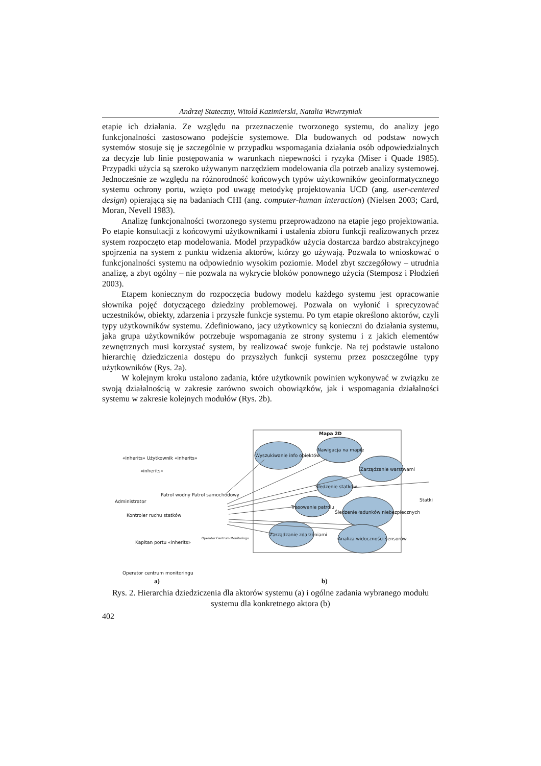Andrzej Stateczny, Witold Kazimierski, Natalia Wawrzyniak
etapie ich działania. Ze względu na przeznaczenie tworzonego systemu, do analizy jego funkcjonalności zastosowano podejście systemowe. Dla budowanych od podstaw nowych systemów stosuje się je szczególnie w przypadku wspomagania działania osób odpowiedzialnych za decyzje lub linie postępowania w warunkach niepewności i ryzyka (Miser i Quade 1985). Przypadki użycia są szeroko używanym narzędziem modelowania dla potrzeb analizy systemowej. Jednocześnie ze względu na różnorodność końcowych typów użytkowników geoinformatycznego systemu ochrony portu, wzięto pod uwagę metodykę projektowania UCD (ang. user-centered design) opierającą się na badaniach CHI (ang. computer-human interaction) (Nielsen 2003; Card, Moran, Nevell 1983).
Analizę funkcjonalności tworzonego systemu przeprowadzono na etapie jego projektowania. Po etapie konsultacji z końcowymi użytkownikami i ustalenia zbioru funkcji realizowanych przez system rozpoczęto etap modelowania. Model przypadków użycia dostarcza bardzo abstrakcyjnego spojrzenia na system z punktu widzenia aktorów, którzy go używają. Pozwala to wnioskować o funkcjonalności systemu na odpowiednio wysokim poziomie. Model zbyt szczegółowy – utrudnia analizę, a zbyt ogólny – nie pozwala na wykrycie bloków ponownego użycia (Stemposz i Płodzień 2003).
Etapem koniecznym do rozpoczęcia budowy modelu każdego systemu jest opracowanie słownika pojęć dotyczącego dziedziny problemowej. Pozwala on wyłonić i sprecyzować uczestników, obiekty, zdarzenia i przyszłe funkcje systemu. Po tym etapie określono aktorów, czyli typy użytkowników systemu. Zdefiniowano, jacy użytkownicy są konieczni do działania systemu, jaka grupa użytkowników potrzebuje wspomagania ze strony systemu i z jakich elementów zewnętrznych musi korzystać system, by realizować swoje funkcje. Na tej podstawie ustalono hierarchię dziedziczenia dostępu do przyszłych funkcji systemu przez poszczególne typy użytkowników (Rys. 2a).
W kolejnym kroku ustalono zadania, które użytkownik powinien wykonywać w związku ze swoją działalnością w zakresie zarówno swoich obowiązków, jak i wspomagania działalności systemu w zakresie kolejnych modułów (Rys. 2b).
Mapa 2D
Wyszukiwanie info obiektów
Nawigacja na mapie
Zarządzanie warstwami
Śledzenie statków
Trasowanie patrolu
Śledzenie ładunków niebezpiecznych
Zarządzanie zdarzeniami
Analiza widoczności sensorów
Statki
Operator Centrum Monitoringu
«inherits» Użytkownik «inherits»
«inherits»
Administrator
Patrol wodny Patrol samochodowy
Kontroler ruchu statków
Kapitan portu «inherits»
Operator centrum monitoringu
a) b)
Rys. 2. Hierarchia dziedziczenia dla aktorów systemu (a) i ogólne zadania wybranego modułu systemu dla konkretnego aktora (b)
402